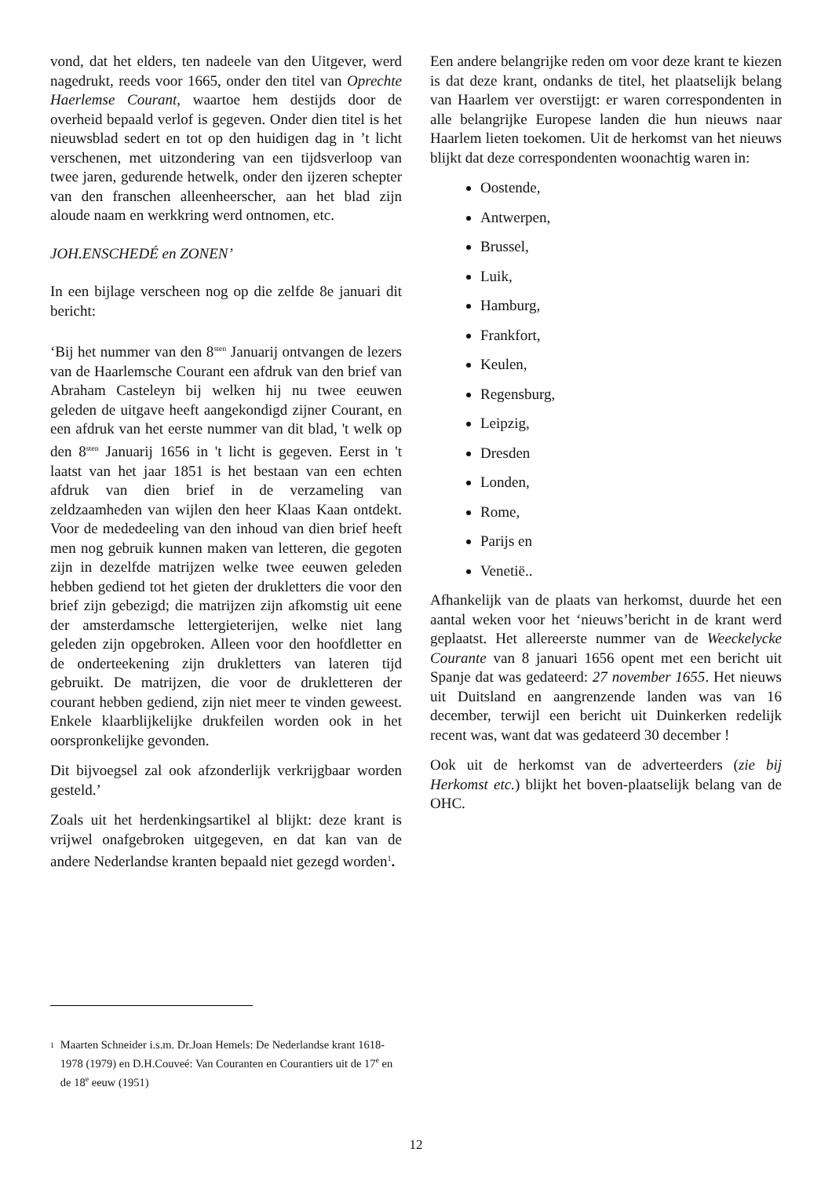vond, dat het elders, ten nadeele van den Uitgever, werd nagedrukt, reeds voor 1665, onder den titel van Oprechte Haerlemse Courant, waartoe hem destijds door de overheid bepaald verlof is gegeven. Onder dien titel is het nieuwsblad sedert en tot op den huidigen dag in ’t licht verschenen, met uitzondering van een tijdsverloop van twee jaren, gedurende hetwelk, onder den ijzeren schepter van den franschen alleenheerscher, aan het blad zijn aloude naam en werkkring werd ontnomen, etc.
JOH.ENSCHEDÉ en ZONEN’
In een bijlage verscheen nog op die zelfde 8e januari dit bericht:
‘Bij het nummer van den 8<sup>sten</sup> Januarij ontvangen de lezers van de Haarlemsche Courant een afdruk van den brief van Abraham Casteleyn bij welken hij nu twee eeuwen geleden de uitgave heeft aangekondigd zijner Courant, en een afdruk van het eerste nummer van dit blad, 't welk op den 8<sup>sten</sup> Januarij 1656 in 't licht is gegeven. Eerst in 't laatst van het jaar 1851 is het bestaan van een echten afdruk van dien brief in de verzameling van zeldzaamheden van wijlen den heer Klaas Kaan ontdekt. Voor de mededeeling van den inhoud van dien brief heeft men nog gebruik kunnen maken van letteren, die gegoten zijn in dezelfde matrijzen welke twee eeuwen geleden hebben gediend tot het gieten der drukletters die voor den brief zijn gebezigd; die matrijzen zijn afkomstig uit eene der amsterdamsche lettergieterijen, welke niet lang geleden zijn opgebroken. Alleen voor den hoofdletter en de onderteekening zijn drukletters van lateren tijd gebruikt. De matrijzen, die voor de drukletteren der courant hebben gediend, zijn niet meer te vinden geweest. Enkele klaarblijkelijke drukfeilen worden ook in het oorspronkelijke gevonden.
Dit bijvoegsel zal ook afzonderlijk verkrijgbaar worden gesteld.’
Zoals uit het herdenkingsartikel al blijkt: deze krant is vrijwel onafgebroken uitgegeven, en dat kan van de andere Nederlandse kranten bepaald niet gezegd worden<sup>1</sup>.
Een andere belangrijke reden om voor deze krant te kiezen is dat deze krant, ondanks de titel, het plaatselijk belang van Haarlem ver overstijgt: er waren correspondenten in alle belangrijke Europese landen die hun nieuws naar Haarlem lieten toekomen. Uit de herkomst van het nieuws blijkt dat deze correspondenten woonachtig waren in:
Oostende,
Antwerpen,
Brussel,
Luik,
Hamburg,
Frankfort,
Keulen,
Regensburg,
Leipzig,
Dresden
Londen,
Rome,
Parijs en
Venetië..
Afhankelijk van de plaats van herkomst, duurde het een aantal weken voor het ‘nieuws’bericht in de krant werd geplaatst. Het allereerste nummer van de Weeckelycke Courante van 8 januari 1656 opent met een bericht uit Spanje dat was gedateerd: 27 november 1655. Het nieuws uit Duitsland en aangrenzende landen was van 16 december, terwijl een bericht uit Duinkerken redelijk recent was, want dat was gedateerd 30 december !
Ook uit de herkomst van de adverteerders (zie bij Herkomst etc.) blijkt het boven-plaatselijk belang van de OHC.
1 Maarten Schneider i.s.m. Dr.Joan Hemels: De Nederlandse krant 1618-1978 (1979) en D.H.Couveé: Van Couranten en Courantiers uit de 17<sup>e</sup> en de 18<sup>e</sup> eeuw (1951)
12